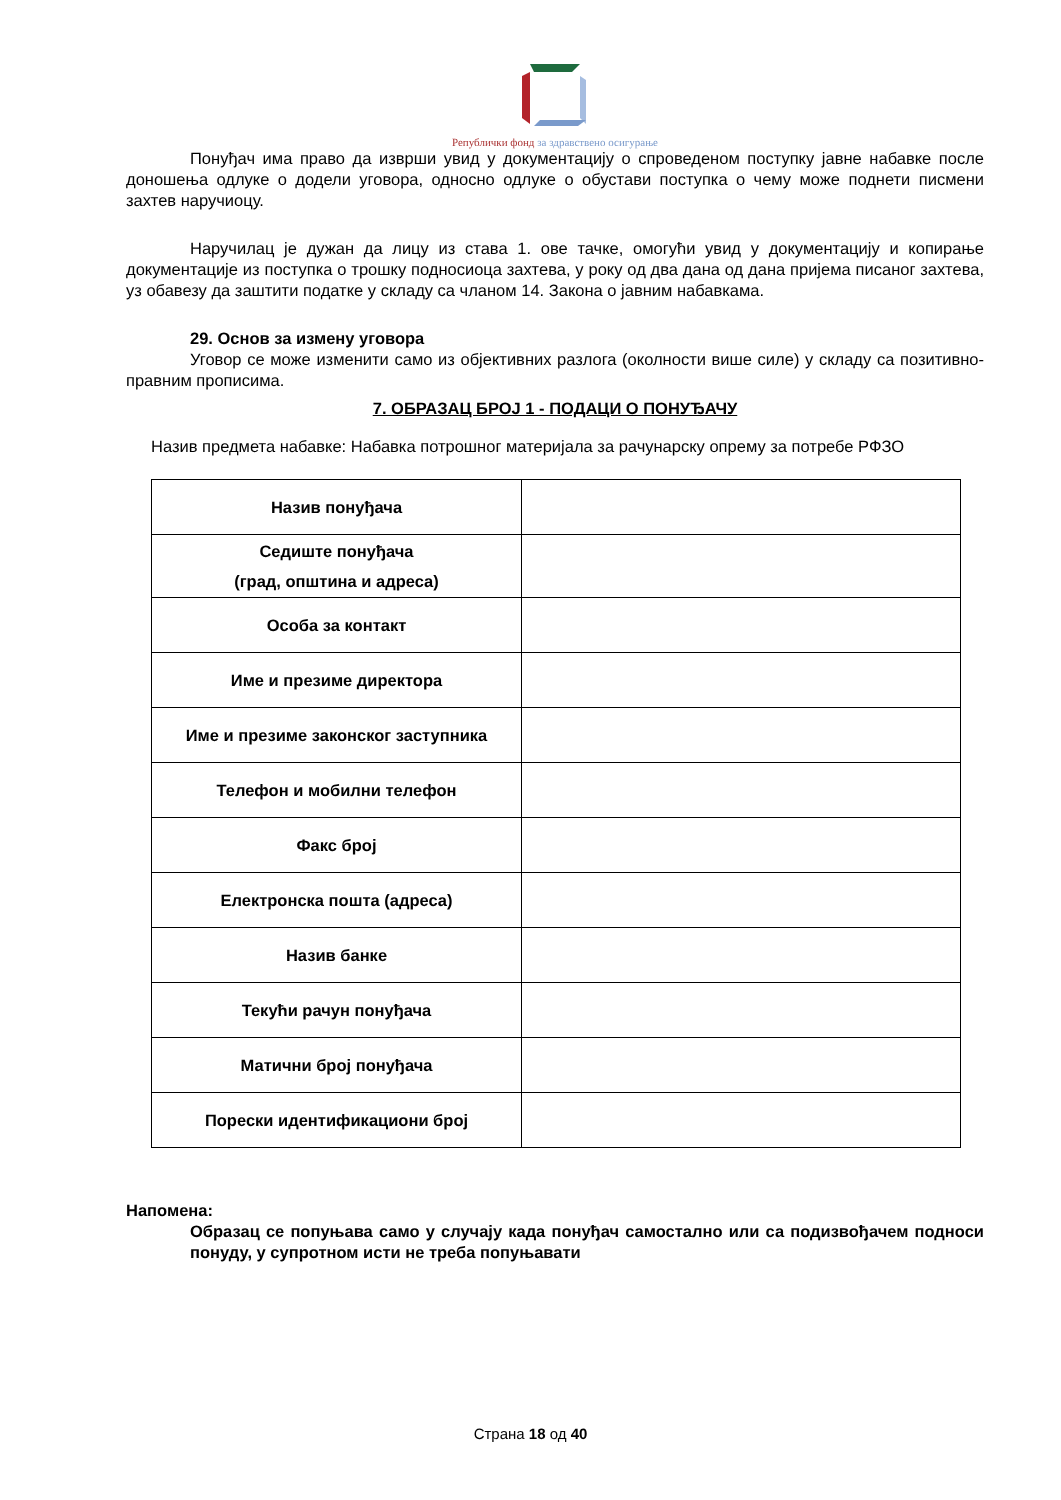Републички фонд за здравствено осигурање
Понуђач има право да изврши увид у документацију о спроведеном поступку јавне набавке после доношења одлуке о додели уговора, односно одлуке о обустави поступка о чему може поднети писмени захтев наручиоцу.
Наручилац је дужан да лицу из става 1. ове тачке, омогући увид у документацију и копирање документације из поступка о трошку подносиоца захтева, у року од два дана од дана пријема писаног захтева, уз обавезу да заштити податке у складу са чланом 14. Закона о јавним набавкама.
29. Основ за измену уговора
Уговор се може изменити само из објективних разлога (околности више силе) у складу са позитивно-правним прописима.
7. ОБРАЗАЦ БРОЈ 1 - ПОДАЦИ О ПОНУЂАЧУ
Назив предмета набавке: Набавка потрошног материјала за рачунарску опрему за потребе РФЗО
| Назив понуђача | |
| Седиште понуђача (град, општина и адреса) | |
| Особа за контакт | |
| Име и презиме директора | |
| Име и презиме законског заступника | |
| Телефон и мобилни телефон | |
| Факс број | |
| Електронска пошта (адреса) | |
| Назив банке | |
| Текући рачун понуђача | |
| Матични број понуђача | |
| Порески идентификациони број | |
Напомена:
Образац се попуњава само у случају када понуђач самостално или са подизвођачем подноси понуду, у супротном исти не треба попуњавати
Страна 18 од 40